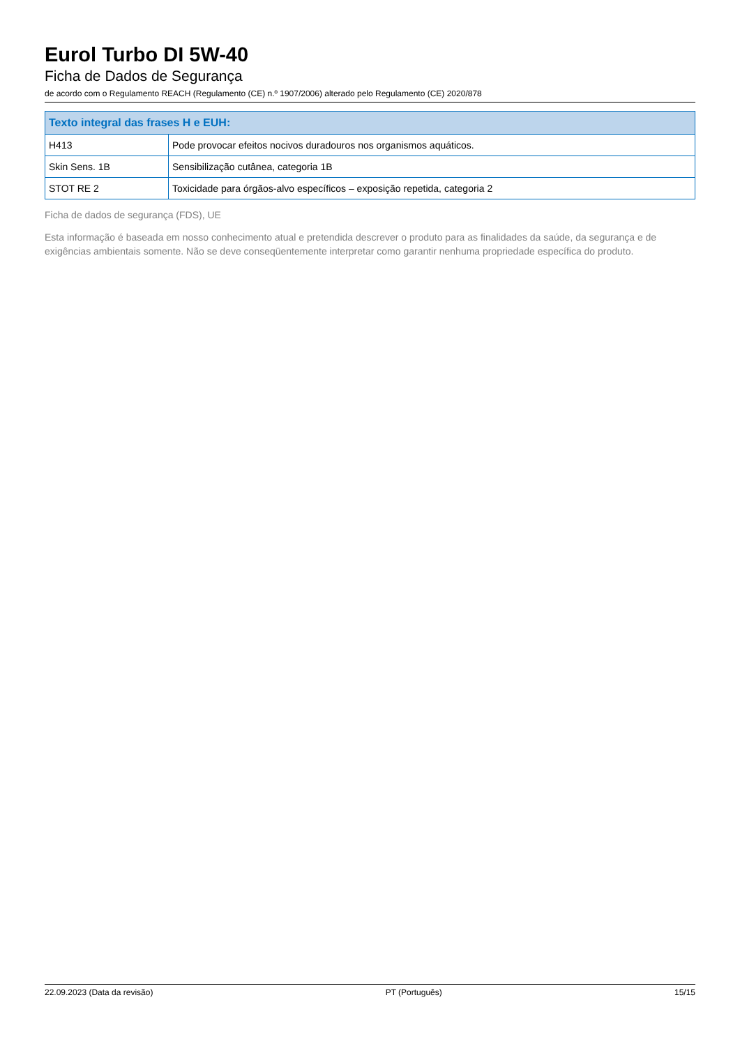Eurol Turbo DI 5W-40
Ficha de Dados de Segurança
de acordo com o Regulamento REACH (Regulamento (CE) n.º 1907/2006) alterado pelo Regulamento (CE) 2020/878
| Texto integral das frases H e EUH: | |
| --- | --- |
| H413 | Pode provocar efeitos nocivos duradouros nos organismos aquáticos. |
| Skin Sens. 1B | Sensibilização cutânea, categoria 1B |
| STOT RE 2 | Toxicidade para órgãos-alvo específicos – exposição repetida, categoria 2 |
Ficha de dados de segurança (FDS), UE
Esta informação é baseada em nosso conhecimento atual e pretendida descrever o produto para as finalidades da saúde, da segurança e de exigências ambientais somente. Não se deve conseqüentemente interpretar como garantir nenhuma propriedade específica do produto.
22.09.2023 (Data da revisão) PT (Português) 15/15